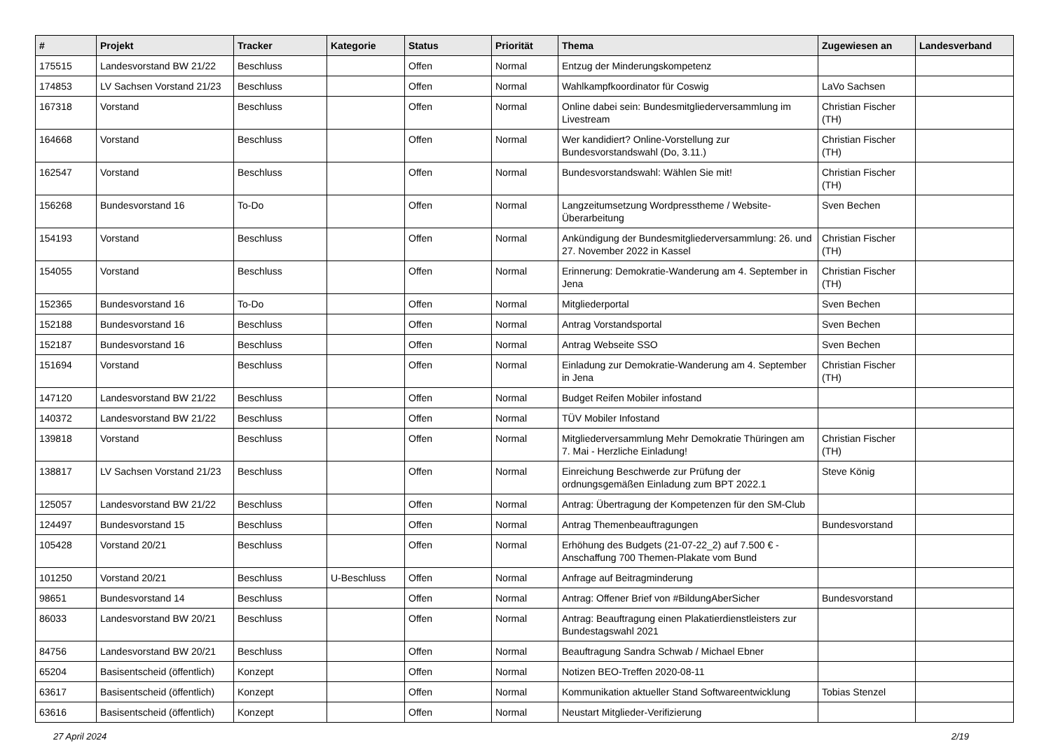| # | Projekt | Tracker | Kategorie | Status | Priorität | Thema | Zugewiesen an | Landesverband |
| --- | --- | --- | --- | --- | --- | --- | --- | --- |
| 175515 | Landesvorstand BW 21/22 | Beschluss | | Offen | Normal | Entzug der Minderungskompetenz | | |
| 174853 | LV Sachsen Vorstand 21/23 | Beschluss | | Offen | Normal | Wahlkampfkoordinator für Coswig | LaVo Sachsen | |
| 167318 | Vorstand | Beschluss | | Offen | Normal | Online dabei sein: Bundesmitgliederversammlung im Livestream | Christian Fischer (TH) | |
| 164668 | Vorstand | Beschluss | | Offen | Normal | Wer kandidiert? Online-Vorstellung zur Bundesvorstandswahl (Do, 3.11.) | Christian Fischer (TH) | |
| 162547 | Vorstand | Beschluss | | Offen | Normal | Bundesvorstandswahl: Wählen Sie mit! | Christian Fischer (TH) | |
| 156268 | Bundesvorstand 16 | To-Do | | Offen | Normal | Langzeitumsetzung Wordpresstheme / Website-Überarbeitung | Sven Bechen | |
| 154193 | Vorstand | Beschluss | | Offen | Normal | Ankündigung der Bundesmitgliederversammlung: 26. und 27. November 2022 in Kassel | Christian Fischer (TH) | |
| 154055 | Vorstand | Beschluss | | Offen | Normal | Erinnerung: Demokratie-Wanderung am 4. September in Jena | Christian Fischer (TH) | |
| 152365 | Bundesvorstand 16 | To-Do | | Offen | Normal | Mitgliederportal | Sven Bechen | |
| 152188 | Bundesvorstand 16 | Beschluss | | Offen | Normal | Antrag Vorstandsportal | Sven Bechen | |
| 152187 | Bundesvorstand 16 | Beschluss | | Offen | Normal | Antrag Webseite SSO | Sven Bechen | |
| 151694 | Vorstand | Beschluss | | Offen | Normal | Einladung zur Demokratie-Wanderung am 4. September in Jena | Christian Fischer (TH) | |
| 147120 | Landesvorstand BW 21/22 | Beschluss | | Offen | Normal | Budget Reifen Mobiler infostand | | |
| 140372 | Landesvorstand BW 21/22 | Beschluss | | Offen | Normal | TÜV Mobiler Infostand | | |
| 139818 | Vorstand | Beschluss | | Offen | Normal | Mitgliederversammlung Mehr Demokratie Thüringen am 7. Mai - Herzliche Einladung! | Christian Fischer (TH) | |
| 138817 | LV Sachsen Vorstand 21/23 | Beschluss | | Offen | Normal | Einreichung Beschwerde zur Prüfung der ordnungsgemäßen Einladung zum BPT 2022.1 | Steve König | |
| 125057 | Landesvorstand BW 21/22 | Beschluss | | Offen | Normal | Antrag: Übertragung der Kompetenzen für den SM-Club | | |
| 124497 | Bundesvorstand 15 | Beschluss | | Offen | Normal | Antrag Themenbeauftragungen | Bundesvorstand | |
| 105428 | Vorstand 20/21 | Beschluss | | Offen | Normal | Erhöhung des Budgets (21-07-22_2) auf 7.500 € - Anschaffung 700 Themen-Plakate vom Bund | | |
| 101250 | Vorstand 20/21 | Beschluss | U-Beschluss | Offen | Normal | Anfrage auf Beitragminderung | | |
| 98651 | Bundesvorstand 14 | Beschluss | | Offen | Normal | Antrag: Offener Brief von #BildungAberSicher | Bundesvorstand | |
| 86033 | Landesvorstand BW 20/21 | Beschluss | | Offen | Normal | Antrag: Beauftragung einen Plakatierdienstleisters zur Bundestagswahl 2021 | | |
| 84756 | Landesvorstand BW 20/21 | Beschluss | | Offen | Normal | Beauftragung Sandra Schwab / Michael Ebner | | |
| 65204 | Basisentscheid (öffentlich) | Konzept | | Offen | Normal | Notizen BEO-Treffen 2020-08-11 | | |
| 63617 | Basisentscheid (öffentlich) | Konzept | | Offen | Normal | Kommunikation aktueller Stand Softwareentwicklung | Tobias Stenzel | |
| 63616 | Basisentscheid (öffentlich) | Konzept | | Offen | Normal | Neustart Mitglieder-Verifizierung | | |
27 April 2024 2/19